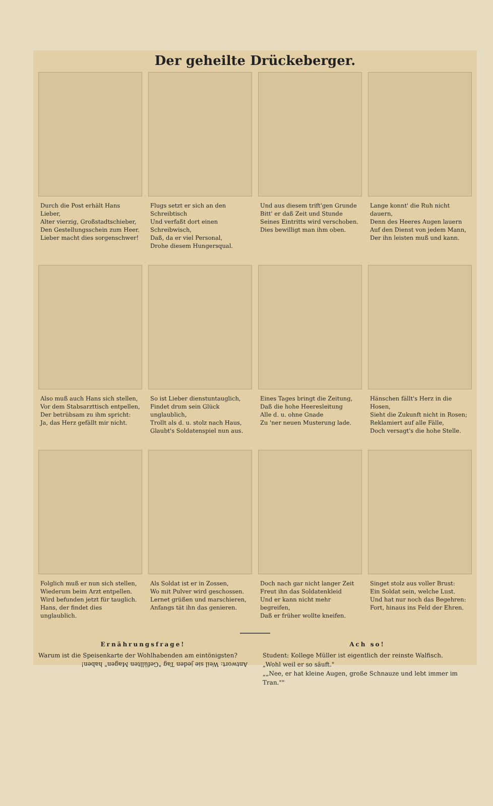Der geheilte Drückeberger.
Durch die Post erhält Hans Lieber,
Alter vierzig, Großstadtschieber,
Den Gestellungsschein zum Heer.
Lieber macht dies sorgenschwer!
Flugs setzt er sich an den Schreibtisch
Und verfaßt dort einen Schreibwisch,
Daß, da er viel Personal,
Drohe diesem Hungersqual.
Und aus diesem trift'gen Grunde
Bitt' er daß Zeit und Stunde
Seines Eintritts wird verschoben.
Dies bewilligt man ihm oben.
Lange konnt' die Ruh nicht dauern,
Denn des Heeres Augen lauern
Auf den Dienst von jedem Mann,
Der ihn leisten muß und kann.
Also muß auch Hans sich stellen,
Vor dem Stabsarzttisch entpellen,
Der betrübsam zu ihm spricht:
Ja, das Herz gefällt mir nicht.
So ist Lieber dienstuntauglich,
Findet drum sein Glück unglaublich,
Trollt als d. u. stolz nach Haus,
Glaubt's Soldatenspiel nun aus.
Eines Tages bringt die Zeitung,
Daß die hohe Heeresleitung
Alle d. u. ohne Gnade
Zu 'ner neuen Musterung lade.
Hänschen fällt's Herz in die Hosen,
Sieht die Zukunft nicht in Rosen;
Reklamiert auf alle Fälle,
Doch versagt's die hohe Stelle.
Folglich muß er nun sich stellen,
Wiederum beim Arzt entpellen.
Wird befunden jetzt für tauglich.
Hans, der findet dies unglaublich.
Als Soldat ist er in Zossen,
Wo mit Pulver wird geschossen.
Lernet grüßen und marschieren,
Anfangs tät ihn das genieren.
Doch nach gar nicht langer Zeit
Freut ihn das Soldatenkleid
Und er kann nicht mehr begreifen,
Daß er früher wollte kneifen.
Singet stolz aus voller Brust:
Ein Soldat sein, welche Lust.
Und hat nur noch das Begehren:
Fort, hinaus ins Feld der Ehren.
Ernährungsfrage!
Warum ist die Speisenkarte der Wohlhabenden am eintönigsten?
Antwort: Weil sie jeden Tag "Gefüllten Magen" haben!
Ach so!
Student: Kollege Müller ist eigentlich der reinste Walfisch.
„Wohl weil er so säuft."
„„Nee, er hat kleine Augen, große Schnauze und lebt immer im Tran.""